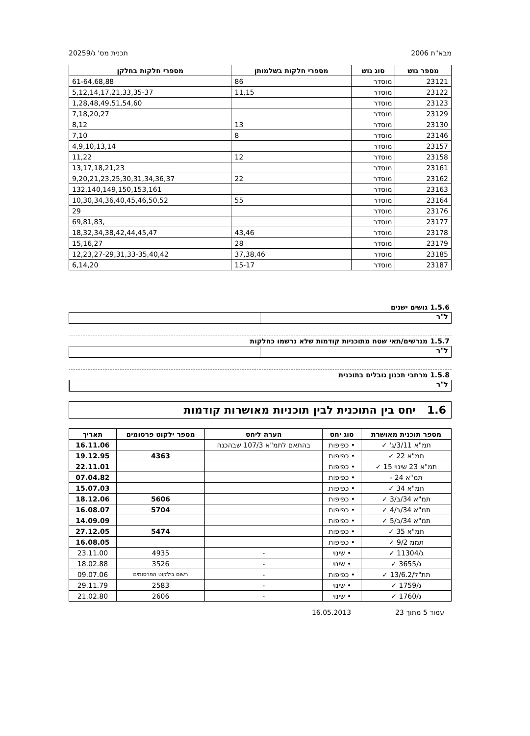מבא"ת 2006 תכנית מס' ג/20259
| מספר גוש | סוג גוש | מספרי חלקות בשלמותן | מספרי חלקות בחלקן |
| --- | --- | --- | --- |
| 23121 | מוסדר | 86 | 61-64,68,88 |
| 23122 | מוסדר | 11,15 | 5,12,14,17,21,33,35-37 |
| 23123 | מוסדר | | 1,28,48,49,51,54,60 |
| 23129 | מוסדר | | 7,18,20,27 |
| 23130 | מוסדר | 13 | 8,12 |
| 23146 | מוסדר | 8 | 7,10 |
| 23157 | מוסדר | | 4,9,10,13,14 |
| 23158 | מוסדר | 12 | 11,22 |
| 23161 | מוסדר | | 13,17,18,21,23 |
| 23162 | מוסדר | 22 | 9,20,21,23,25,30,31,34,36,37 |
| 23163 | מוסדר | | 132,140,149,150,153,161 |
| 23164 | מוסדר | 55 | 10,30,34,36,40,45,46,50,52 |
| 23176 | מוסדר | | 29 |
| 23177 | מוסדר | | 69,81,83, |
| 23178 | מוסדר | 43,46 | 18,32,34,38,42,44,45,47 |
| 23179 | מוסדר | 28 | 15,16,27 |
| 23185 | מוסדר | 37,38,46 | 12,23,27-29,31,33-35,40,42 |
| 23187 | מוסדר | 15-17 | 6,14,20 |
1.5.6 גושים ישנים
ל"ר
1.5.7 מגרשים/תאי שטח מתוכניות קודמות שלא נרשמו כחלקות
ל"ר
1.5.8 מרחבי תכנון גובלים בתוכנית
ל"ר
1.6 יחס בין התוכנית לבין תוכניות מאושרות קודמות
| מספר תוכנית מאושרת | סוג יחס | הערה ליחס | מספר ילקוט פרסומים | תאריך |
| --- | --- | --- | --- | --- |
| תמ"א 3/11/ג' ✓ | • כפיפות | בהתאם לתמ"א 107/3 שבהכנה | | 16.11.06 |
| תמ"א 22 ✓ | • כפיפות | | 4363 | 19.12.95 |
| תמ"א 23 שינוי 15 ✓ | • כפיפות | | | 22.11.01 |
| תמ"א 24 - | • כפיפות | | | 07.04.82 |
| תמ"א 34 ✓ | • כפיפות | | | 15.07.03 |
| תמ"א 34/ב/3 ✓ | • כפיפות | | 5606 | 18.12.06 |
| תמ"א 34/ב/4 ✓ | • כפיפות | | 5704 | 16.08.07 |
| תמ"א 34/ב/5 ✓ | • כפיפות | | | 14.09.09 |
| תמ"א 35 ✓ | • כפיפות | | 5474 | 27.12.05 |
| תממ 9/2 ✓ | • כפיפות | | | 16.08.05 |
| ג/11304 ✓ | • שינוי | - | 4935 | 23.11.00 |
| ג/3655 ✓ | • שינוי | - | 3526 | 18.02.88 |
| תת"ל/13/6.2 ✓ | • כפיפות | - | רשום בילקוט הפרסומים | 09.07.06 |
| ג/1759 ✓ | • שינוי | - | 2583 | 29.11.79 |
| ג/1760 ✓ | • שינוי | - | 2606 | 21.02.80 |
עמוד 5 מתוך 23 16.05.2013